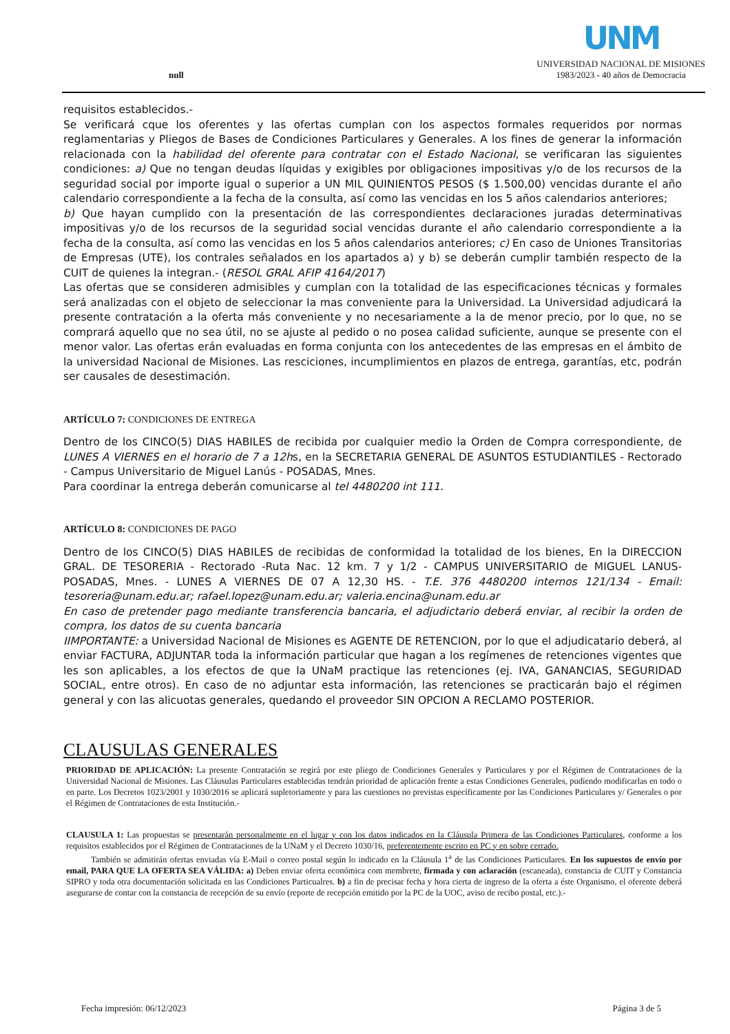null
UNM
UNIVERSIDAD NACIONAL DE MISIONES
1983/2023 - 40 años de Democracia
requisitos establecidos.-
Se verificará cque los oferentes y las ofertas cumplan con los aspectos formales requeridos por normas reglamentarias y Pliegos de Bases de Condiciones Particulares y Generales. A los fines de generar la información relacionada con la habilidad del oferente para contratar con el Estado Nacional, se verificaran las siguientes condiciones: a) Que no tengan deudas líquidas y exigibles por obligaciones impositivas y/o de los recursos de la seguridad social por importe igual o superior a UN MIL QUINIENTOS PESOS ($ 1.500,00) vencidas durante el año calendario correspondiente a la fecha de la consulta, así como las vencidas en los 5 años calendarios anteriores;
b) Que hayan cumplido con la presentación de las correspondientes declaraciones juradas determinativas impositivas y/o de los recursos de la seguridad social vencidas durante el año calendario correspondiente a la fecha de la consulta, así como las vencidas en los 5 años calendarios anteriores; c) En caso de Uniones Transitorias de Empresas (UTE), los contrales señalados en los apartados a) y b) se deberán cumplir también respecto de la CUIT de quienes la integran.- (RESOL GRAL AFIP 4164/2017)
Las ofertas que se consideren admisibles y cumplan con la totalidad de las especificaciones técnicas y formales será analizadas con el objeto de seleccionar la mas conveniente para la Universidad. La Universidad adjudicará la presente contratación a la oferta más conveniente y no necesariamente a la de menor precio, por lo que, no se comprará aquello que no sea útil, no se ajuste al pedido o no posea calidad suficiente, aunque se presente con el menor valor. Las ofertas erán evaluadas en forma conjunta con los antecedentes de las empresas en el ámbito de la universidad Nacional de Misiones. Las resciciones, incumplimientos en plazos de entrega, garantías, etc, podrán ser causales de desestimación.
ARTÍCULO 7: CONDICIONES DE ENTREGA
Dentro de los CINCO(5) DIAS HABILES de recibida por cualquier medio la Orden de Compra correspondiente, de LUNES A VIERNES en el horario de 7 a 12hs, en la SECRETARIA GENERAL DE ASUNTOS ESTUDIANTILES - Rectorado - Campus Universitario de Miguel Lanús - POSADAS, Mnes.
Para coordinar la entrega deberán comunicarse al tel 4480200 int 111.
ARTÍCULO 8: CONDICIONES DE PAGO
Dentro de los CINCO(5) DIAS HABILES de recibidas de conformidad la totalidad de los bienes, En la DIRECCION GRAL. DE TESORERIA - Rectorado -Ruta Nac. 12 km. 7 y 1/2 - CAMPUS UNIVERSITARIO de MIGUEL LANUS-POSADAS, Mnes. - LUNES A VIERNES DE 07 A 12,30 HS. - T.E. 376 4480200 internos 121/134 - Email: tesoreria@unam.edu.ar; rafael.lopez@unam.edu.ar; valeria.encina@unam.edu.ar
En caso de pretender pago mediante transferencia bancaria, el adjudictario deberá enviar, al recibir la orden de compra, los datos de su cuenta bancaria
IIMPORTANTE: a Universidad Nacional de Misiones es AGENTE DE RETENCION, por lo que el adjudicatario deberá, al enviar FACTURA, ADJUNTAR toda la información particular que hagan a los regímenes de retenciones vigentes que les son aplicables, a los efectos de que la UNaM practique las retenciones (ej. IVA, GANANCIAS, SEGURIDAD SOCIAL, entre otros). En caso de no adjuntar esta información, las retenciones se practicarán bajo el régimen general y con las alicuotas generales, quedando el proveedor SIN OPCION A RECLAMO POSTERIOR.
CLAUSULAS GENERALES
PRIORIDAD DE APLICACIÓN: La presente Contratación se regirá por este pliego de Condiciones Generales y Particulares y por el Régimen de Contrataciones de la Universidad Nacional de Misiones. Las Cláusulas Particulares establecidas tendrán prioridad de aplicación frente a estas Condiciones Generales, pudiendo modificarlas en todo o en parte. Los Decretos 1023/2001 y 1030/2016 se aplicará supletoriamente y para las cuestiones no previstas específicamente por las Condiciones Particulares y/ Generales o por el Régimen de Contrataciones de esta Institución.-
CLAUSULA 1: Las propuestas se presentarán personalmente en el lugar y con los datos indicados en la Cláusula Primera de las Condiciones Particulares, conforme a los requisitos establecidos por el Régimen de Contrataciones de la UNaM y el Decreto 1030/16, preferentemente escrito en PC y en sobre cerrado.
También se admitirán ofertas enviadas vía E-Mail o correo postal según lo indicado en la Cláusula 1<sup>a</sup> de las Condiciones Particulares. En los supuestos de envío por email, PARA QUE LA OFERTA SEA VÁLIDA: a) Deben enviar oferta económica com membrete, firmada y con aclaración (escaneada), constancia de CUIT y Constancia SIPRO y toda otra documentación solicitada en las Condiciones Particualres. b) a fin de precisar fecha y hora cierta de ingreso de la oferta a éste Organismo, el oferente deberá asegurarse de contar con la constancia de recepción de su envío (reporte de recepción emitido por la PC de la UOC, aviso de recibo postal, etc.).-
Fecha impresión: 06/12/2023 Página 3 de 5